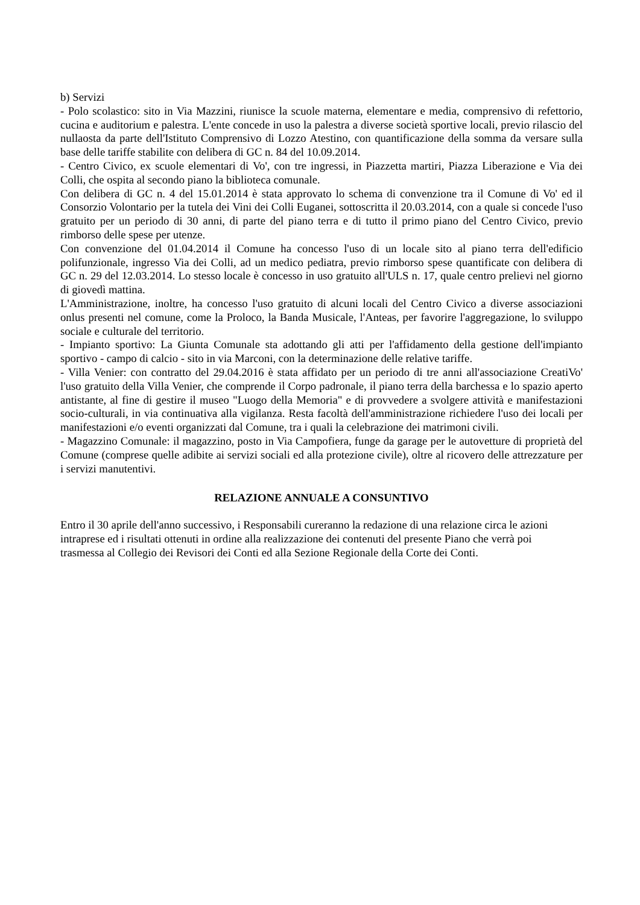b) Servizi
- Polo scolastico: sito in Via Mazzini, riunisce la scuole materna, elementare e media, comprensivo di refettorio, cucina e auditorium e palestra. L'ente concede in uso la palestra a diverse società sportive locali, previo rilascio del nullaosta da parte dell'Istituto Comprensivo di Lozzo Atestino, con quantificazione della somma da versare sulla base delle tariffe stabilite con delibera di GC n. 84 del 10.09.2014.
- Centro Civico, ex scuole elementari di Vo', con tre ingressi, in Piazzetta martiri, Piazza Liberazione e Via dei Colli, che ospita al secondo piano la biblioteca comunale.
Con delibera di GC n. 4 del 15.01.2014 è stata approvato lo schema di convenzione tra il Comune di Vo' ed il Consorzio Volontario per la tutela dei Vini dei Colli Euganei, sottoscritta il 20.03.2014, con a quale si concede l'uso gratuito per un periodo di 30 anni, di parte del piano terra e di tutto il primo piano del Centro Civico, previo rimborso delle spese per utenze.
Con convenzione del 01.04.2014 il Comune ha concesso l'uso di un locale sito al piano terra dell'edificio polifunzionale, ingresso Via dei Colli, ad un medico pediatra, previo rimborso spese quantificate con delibera di GC n. 29 del 12.03.2014. Lo stesso locale è concesso in uso gratuito all'ULS n. 17, quale centro prelievi nel giorno di giovedì mattina.
L'Amministrazione, inoltre, ha concesso l'uso gratuito di alcuni locali del Centro Civico a diverse associazioni onlus presenti nel comune, come la Proloco, la Banda Musicale, l'Anteas, per favorire l'aggregazione, lo sviluppo sociale e culturale del territorio.
- Impianto sportivo: La Giunta Comunale sta adottando gli atti per l'affidamento della gestione dell'impianto sportivo - campo di calcio - sito in via Marconi, con la determinazione delle relative tariffe.
- Villa Venier: con contratto del 29.04.2016 è stata affidato per un periodo di tre anni all'associazione CreatiVo' l'uso gratuito della Villa Venier, che comprende il Corpo padronale, il piano terra della barchessa e lo spazio aperto antistante, al fine di gestire il museo "Luogo della Memoria" e di provvedere a svolgere attività e manifestazioni socio-culturali, in via continuativa alla vigilanza. Resta facoltà dell'amministrazione richiedere l'uso dei locali per manifestazioni e/o eventi organizzati dal Comune, tra i quali la celebrazione dei matrimoni civili.
- Magazzino Comunale: il magazzino, posto in Via Campofiera, funge da garage per le autovetture di proprietà del Comune (comprese quelle adibite ai servizi sociali ed alla protezione civile), oltre al ricovero delle attrezzature per i servizi manutentivi.
RELAZIONE ANNUALE A CONSUNTIVO
Entro il 30 aprile dell'anno successivo, i Responsabili cureranno la redazione di una relazione circa le azioni intraprese ed i risultati ottenuti in ordine alla realizzazione dei contenuti del presente Piano che verrà poi trasmessa al Collegio dei Revisori dei Conti ed alla Sezione Regionale della Corte dei Conti.